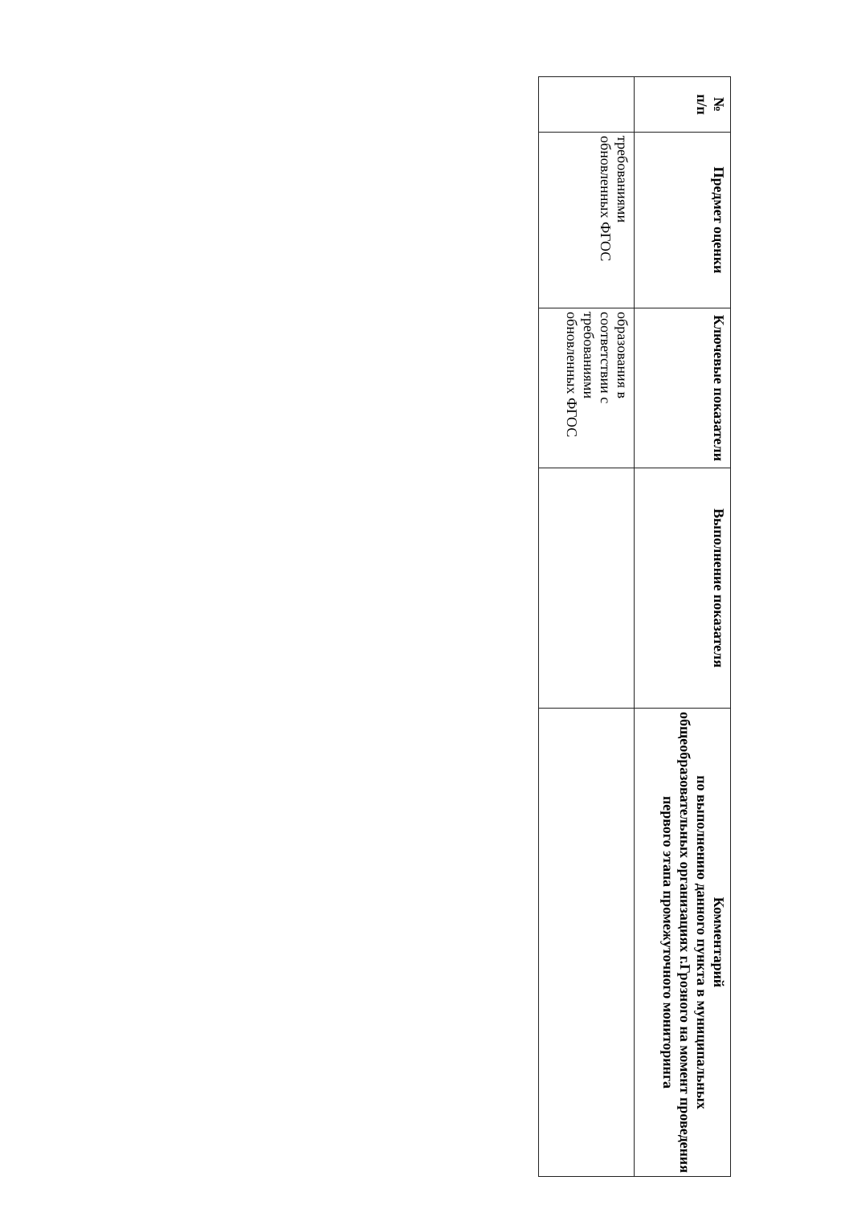| № п/п | Предмет оценки | Ключевые показатели | Выполнение показателя | Комментарий по выполнению данного пункта в муниципальных общеобразовательных организациях г.Грозного на момент проведения первого этапа промежуточного мониторинга |
| --- | --- | --- | --- | --- |
| | требованиями обновленных ФГОС | образования в соответствии с требованиями обновленных ФГОС | | |